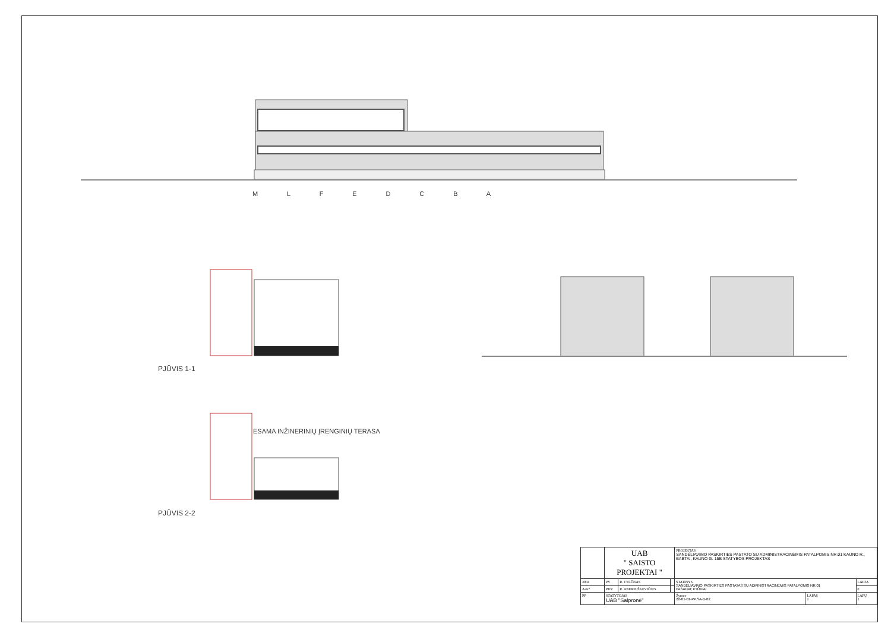ESAMA INŽINERINIŲ ĮRENGINIŲ TERASA
PJŪVIS 1-1
PJŪVIS 2-2
M L F E D C B A
| | UAB " SAISTO PROJEKTAI " | | | PROJEKTAS SANDĖLIAVIMO PASKIRTIES PASTATO SU ADMINISTRACINĖMIS PATALPOMIS NR.01 KAUNO R., BABTAI, KAUNO G. 15B STATYBOS PROJEKTAS | | |
| 3904 | PV | R. TYLŪNAS | | STATINYS SANDĖLIAVIMO PASKIRTIES PASTATAS SU ADMINISTRACINĖMIS PATALPOMIS NR.01 FASADAI; PJŪVIAI | | LAIDA |
| A267 | PDV | R. ANDRIUŠKEVIČIUS | | | | 0 |
| PP | STATYTOJAS UAB "Salpronė" | | | Žymuo 22-01-01-PP.SA-B-02 | LAPAS 1 | LAPŲ 1 |